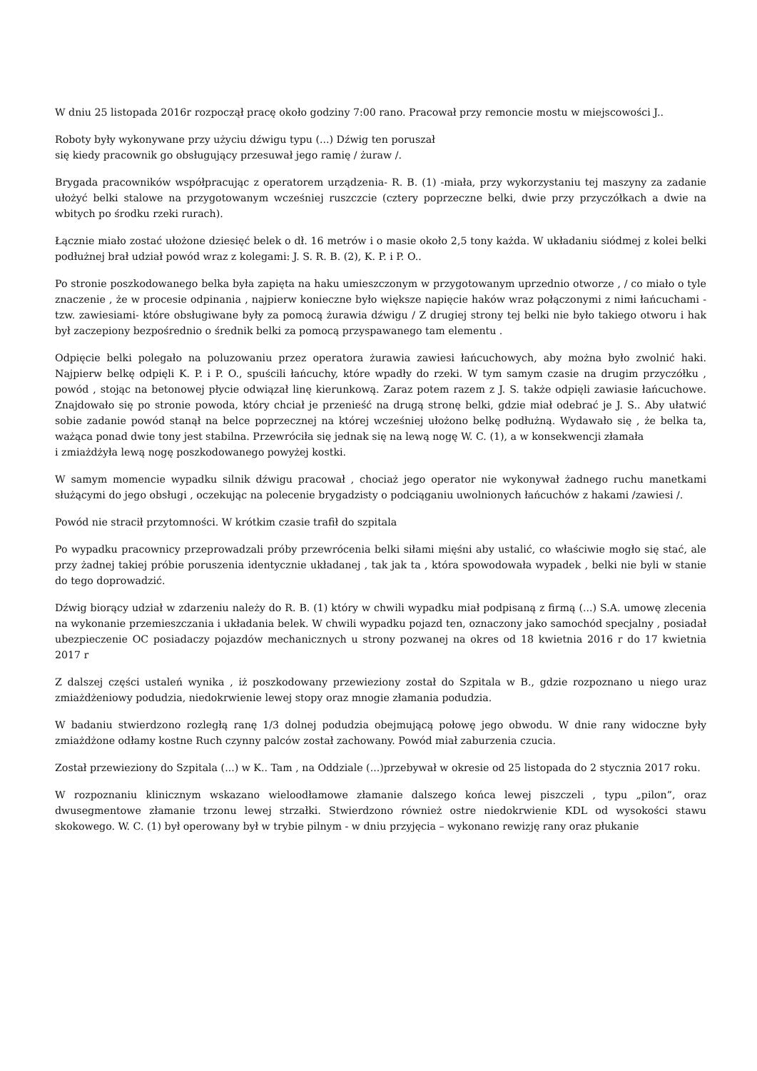W dniu 25 listopada 2016r rozpoczął pracę około godziny 7:00 rano. Pracował przy remoncie mostu w miejscowości J..
Roboty były wykonywane przy użyciu dźwigu typu (...) Dźwig ten poruszał
się kiedy pracownik go obsługujący przesuwał jego ramię / żuraw /.
Brygada pracowników współpracując z operatorem urządzenia- R. B. (1) -miała, przy wykorzystaniu tej maszyny za zadanie ułożyć belki stalowe na przygotowanym wcześniej ruszczcie (cztery poprzeczne belki, dwie przy przyczółkach a dwie na wbitych po środku rzeki rurach).
Łącznie miało zostać ułożone dziesięć belek o dł. 16 metrów i o masie około 2,5 tony każda. W układaniu siódmej z kolei belki podłużnej brał udział powód wraz z kolegami: J. S. R. B. (2), K. P. i P. O..
Po stronie poszkodowanego belka była zapięta na haku umieszczonym w przygotowanym uprzednio otworze , / co miało o tyle znaczenie , że w procesie odpinania , najpierw konieczne było większe napięcie haków wraz połączonymi z nimi łańcuchami - tzw. zawiesiami- które obsługiwane były za pomocą żurawia dźwigu / Z drugiej strony tej belki nie było takiego otworu i hak był zaczepiony bezpośrednio o średnik belki za pomocą przyspawanego tam elementu .
Odpięcie belki polegało na poluzowaniu przez operatora żurawia zawiesi łańcuchowych, aby można było zwolnić haki. Najpierw belkę odpięli K. P. i P. O., spuścili łańcuchy, które wpadły do rzeki. W tym samym czasie na drugim przyczółku , powód , stojąc na betonowej płycie odwiązał linę kierunkową. Zaraz potem razem z J. S. także odpięli zawiasie łańcuchowe. Znajdowało się po stronie powoda, który chciał je przenieść na drugą stronę belki, gdzie miał odebrać je J. S.. Aby ułatwić sobie zadanie powód stanął na belce poprzecznej na której wcześniej ułożono belkę podłużną. Wydawało się , że belka ta, ważąca ponad dwie tony jest stabilna. Przewróciła się jednak się na lewą nogę W. C. (1), a w konsekwencji złamała
i zmiażdżyła lewą nogę poszkodowanego powyżej kostki.
W samym momencie wypadku silnik dźwigu pracował , chociaż jego operator nie wykonywał żadnego ruchu manetkami służącymi do jego obsługi , oczekując na polecenie brygadzisty o podciąganiu uwolnionych łańcuchów z hakami /zawiesi /.
Powód nie stracił przytomności. W krótkim czasie trafił do szpitala
Po wypadku pracownicy przeprowadzali próby przewrócenia belki siłami mięśni aby ustalić, co właściwie mogło się stać, ale przy żadnej takiej próbie poruszenia identycznie układanej , tak jak ta , która spowodowała wypadek , belki nie byli w stanie do tego doprowadzić.
Dźwig biorący udział w zdarzeniu należy do R. B. (1) który w chwili wypadku miał podpisaną z firmą (...) S.A. umowę zlecenia na wykonanie przemieszczania i układania belek. W chwili wypadku pojazd ten, oznaczony jako samochód specjalny , posiadał ubezpieczenie OC posiadaczy pojazdów mechanicznych u strony pozwanej na okres od 18 kwietnia 2016 r do 17 kwietnia 2017 r
Z dalszej części ustaleń wynika , iż poszkodowany przewieziony został do Szpitala w B., gdzie rozpoznano u niego uraz zmiażdżeniowy podudzia, niedokrwienie lewej stopy oraz mnogie złamania podudzia.
W badaniu stwierdzono rozległą ranę 1/3 dolnej podudzia obejmującą połowę jego obwodu. W dnie rany widoczne były zmiażdżone odłamy kostne Ruch czynny palców został zachowany. Powód miał zaburzenia czucia.
Został przewieziony do Szpitala (...) w K.. Tam , na Oddziale (...)przebywał w okresie od 25 listopada do 2 stycznia 2017 roku.
W rozpoznaniu klinicznym wskazano wieloodłamowe złamanie dalszego końca lewej piszczeli , typu „pilon”, oraz dwusegmentowe złamanie trzonu lewej strzałki. Stwierdzono również ostre niedokrwienie KDL od wysokości stawu skokowego. W. C. (1) był operowany był w trybie pilnym - w dniu przyjęcia – wykonano rewizję rany oraz płukanie